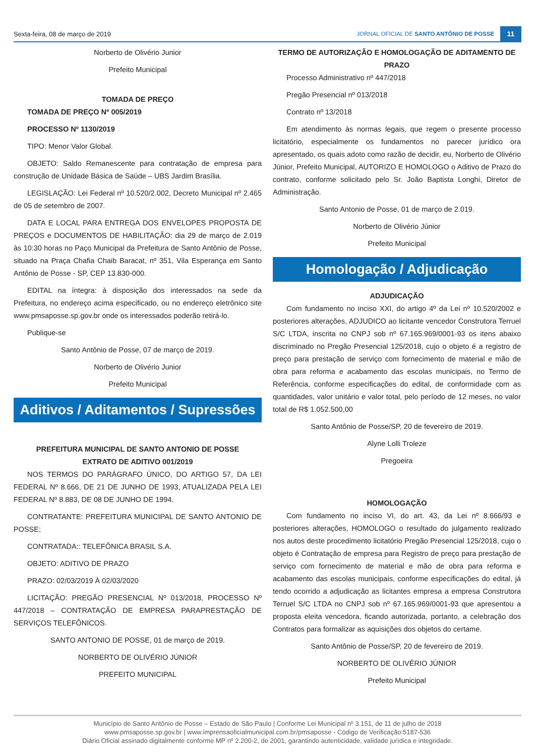Sexta-feira, 08 de março de 2019 JORNAL OFICIAL DE SANTO ANTÔNIO DE POSSE 11
Norberto de Olivério Junior
Prefeito Municipal
TOMADA DE PREÇO
TOMADA DE PREÇO Nº 005/2019
PROCESSO Nº 1130/2019
TIPO: Menor Valor Global.
OBJETO: Saldo Remanescente para contratação de empresa para construção de Unidade Básica de Saúde – UBS Jardim Brasília.
LEGISLAÇÃO: Lei Federal nº 10.520/2.002, Decreto Municipal nº 2.465 de 05 de setembro de 2007.
DATA E LOCAL PARA ENTREGA DOS ENVELOPES PROPOSTA DE PREÇOS e DOCUMENTOS DE HABILITAÇÃO: dia 29 de março de 2.019 às 10:30 horas no Paço Municipal da Prefeitura de Santo Antônio de Posse, situado na Praça Chafia Chaib Baracat, nº 351, Vila Esperança em Santo Antônio de Posse - SP, CEP 13.830-000.
EDITAL na íntegra: à disposição dos interessados na sede da Prefeitura, no endereço acima especificado, ou no endereço eletrônico site www.pmsaposse.sp.gov.br onde os interessados poderão retirá-lo.
Publique-se
Santo Antônio de Posse, 07 de março de 2019.
Norberto de Olivério Junior
Prefeito Municipal
Aditivos / Aditamentos / Supressões
PREFEITURA MUNICIPAL DE SANTO ANTONIO DE POSSE
EXTRATO DE ADITIVO 001/2019
NOS TERMOS DO PARÁGRAFO ÚNICO, DO ARTIGO 57, DA LEI FEDERAL Nº 8.666, DE 21 DE JUNHO DE 1993, ATUALIZADA PELA LEI FEDERAL Nº 8.883, DE 08 DE JUNHO DE 1994.
CONTRATANTE: PREFEITURA MUNICIPAL DE SANTO ANTONIO DE POSSE;
CONTRATADA:: TELEFÔNICA BRASIL S.A.
OBJETO: ADITIVO DE PRAZO
PRAZO: 02/03/2019 À 02/03/2020
LICITAÇÃO: PREGÃO PRESENCIAL Nº 013/2018, PROCESSO Nº 447/2018 – CONTRATAÇÃO DE EMPRESA PARAPRESTAÇÃO DE SERVIÇOS TELEFÔNICOS.
SANTO ANTONIO DE POSSE, 01 de março de 2019.
NORBERTO DE OLIVÉRIO JÚNIOR
PREFEITO MUNICIPAL
TERMO DE AUTORIZAÇÃO E HOMOLOGAÇÃO DE ADITAMENTO DE PRAZO
Processo Administrativo nº 447/2018
Pregão Presencial nº 013/2018
Contrato nº 13/2018
Em atendimento às normas legais, que regem o presente processo licitatório, especialmente os fundamentos no parecer jurídico ora apresentado, os quais adoto como razão de decidir, eu, Norberto de Olivério Júnior, Prefeito Municipal, AUTORIZO E HOMOLOGO o Aditivo de Prazo do contrato, conforme solicitado pelo Sr. João Baptista Longhi, Diretor de Administração.
Santo Antonio de Posse, 01 de março de 2.019.
Norberto de Olivério Júnior
Prefeito Municipal
Homologação / Adjudicação
ADJUDICAÇÃO
Com fundamento no inciso XXI, do artigo 4º da Lei nº 10.520/2002 e posteriores alterações, ADJUDICO ao licitante vencedor Construtora Terruel S/C LTDA, inscrita no CNPJ sob nº 67.165.969/0001-93 os itens abaixo discriminado no Pregão Presencial 125/2018, cujo o objeto é a registro de preço para prestação de serviço com fornecimento de material e mão de obra para reforma e acabamento das escolas municipais, no Termo de Referência, conforme especificações do edital, de conformidade com as quantidades, valor unitário e valor total, pelo período de 12 meses, no valor total de R$ 1.052.500,00
Santo Antônio de Posse/SP, 20 de fevereiro de 2019.
Alyne Lolli Troleze
Pregoeira
HOMOLOGAÇÃO
Com fundamento no inciso VI, do art. 43, da Lei nº 8.666/93 e posteriores alterações, HOMOLOGO o resultado do julgamento realizado nos autos deste procedimento licitatório Pregão Presencial 125/2018, cujo o objeto é Contratação de empresa para Registro de preço para prestação de serviço com fornecimento de material e mão de obra para reforma e acabamento das escolas municipais, conforme especificações do edital, já tendo ocorrido a adjudicação as licitantes empresa a empresa Construtora Terruel S/C LTDA no CNPJ sob nº 67.165.969/0001-93 que apresentou a proposta eleita vencedora, ficando autorizada, portanto, a celebração dos Contratos para formalizar as aquisições dos objetos do certame.
Santo Antônio de Posse/SP, 20 de fevereiro de 2019.
NORBERTO DE OLIVÉRIO JÚNIOR
Prefeito Municipal
Município de Santo Antônio de Posse – Estado de São Paulo | Conforme Lei Municipal nº 3.151, de 11 de julho de 2018
www.pmsaposse.sp.gov.br | www.imprensaoficialmunicipal.com.br/pmsaposse - Código de Verificação:5187-536
Diário Oficial assinado digitalmente conforme MP nº 2.200-2, de 2001, garantindo autenticidade, validade jurídica e integridade.